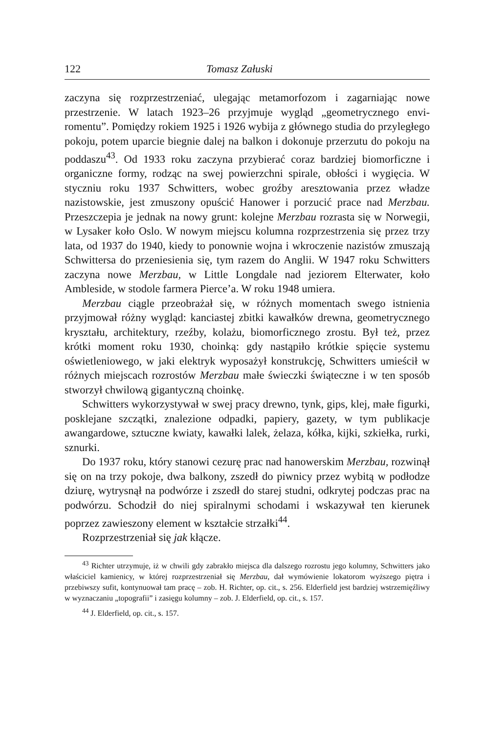122 Tomasz Załuski
zaczyna się rozprzestrzeniać, ulegając metamorfozom i zagarniając nowe przestrzenie. W latach 1923–26 przyjmuje wygląd „geometrycznego envi­romentu”. Pomiędzy rokiem 1925 i 1926 wybija z głównego studia do przyległego pokoju, potem uparcie biegnie dalej na balkon i dokonuje przerzutu do pokoju na poddaszu<sup>43</sup>. Od 1933 roku zaczyna przybierać coraz bardziej biomorficzne i organiczne formy, rodząc na swej powierzch­ni spirale, obłości i wygięcia. W styczniu roku 1937 Schwitters, wobec groźby aresztowania przez władze nazistowskie, jest zmuszony opuścić Hanower i porzucić prace nad Merzbau. Przeszczepia je jednak na nowy grunt: kolejne Merzbau rozrasta się w Norwegii, w Lysaker koło Oslo. W nowym miejscu kolumna rozprzestrzenia się przez trzy lata, od 1937 do 1940, kiedy to ponownie wojna i wkroczenie nazistów zmuszają Schwitter­sa do przeniesienia się, tym razem do Anglii. W 1947 roku Schwitters zaczyna nowe Merzbau, w Little Longdale nad jeziorem Elterwater, koło Ambleside, w stodole farmera Pierce’a. W roku 1948 umiera.
Merzbau ciągle przeobrażał się, w różnych momentach swego istnienia przyjmował różny wygląd: kanciastej zbitki kawałków drewna, geomet­rycznego kryształu, architektury, rzeźby, kolażu, biomorficznego zrostu. Był też, przez krótki moment roku 1930, choinką: gdy nastąpiło krótkie spięcie systemu oświetleniowego, w jaki elektryk wyposażył konstrukcję, Schwitters umieścił w różnych miejscach rozrostów Merzbau małe świe­czki świąteczne i w ten sposób stworzył chwilową gigantyczną choinkę.
Schwitters wykorzystywał w swej pracy drewno, tynk, gips, klej, małe figurki, posklejane szczątki, znalezione odpadki, papiery, gazety, w tym publikacje awangardowe, sztuczne kwiaty, kawałki lalek, żelaza, kółka, kijki, szkiełka, rurki, sznurki.
Do 1937 roku, który stanowi cezurę prac nad hanowerskim Merzbau, rozwinął się on na trzy pokoje, dwa balkony, zszedł do piwnicy przez wybitą w podłodze dziurę, wytrysnął na podwórze i zszedł do starej studni, odkrytej podczas prac na podwórzu. Schodził do niej spiralnymi schodami i wskazywał ten kierunek poprzez zawieszony element w kształ­cie strzałki<sup>44</sup>.
Rozprzestrzeniał się jak kłącze.
<sup>43</sup> Richter utrzymuje, iż w chwili gdy zabrakło miejsca dla dalszego rozrostu jego kolumny, Schwitters jako właściciel kamienicy, w której rozprzestrzeniał się Merzbau, dał wymówienie lokatorom wyższego piętra i przebiwszy sufit, kontynuował tam pracę – zob. H. Richter, op. cit., s. 256. Elderfield jest bardziej wstrzemięźliwy w wyznaczaniu „topo­grafii” i zasięgu kolumny – zob. J. Elderfield, op. cit., s. 157.
<sup>44</sup> J. Elderfield, op. cit., s. 157.